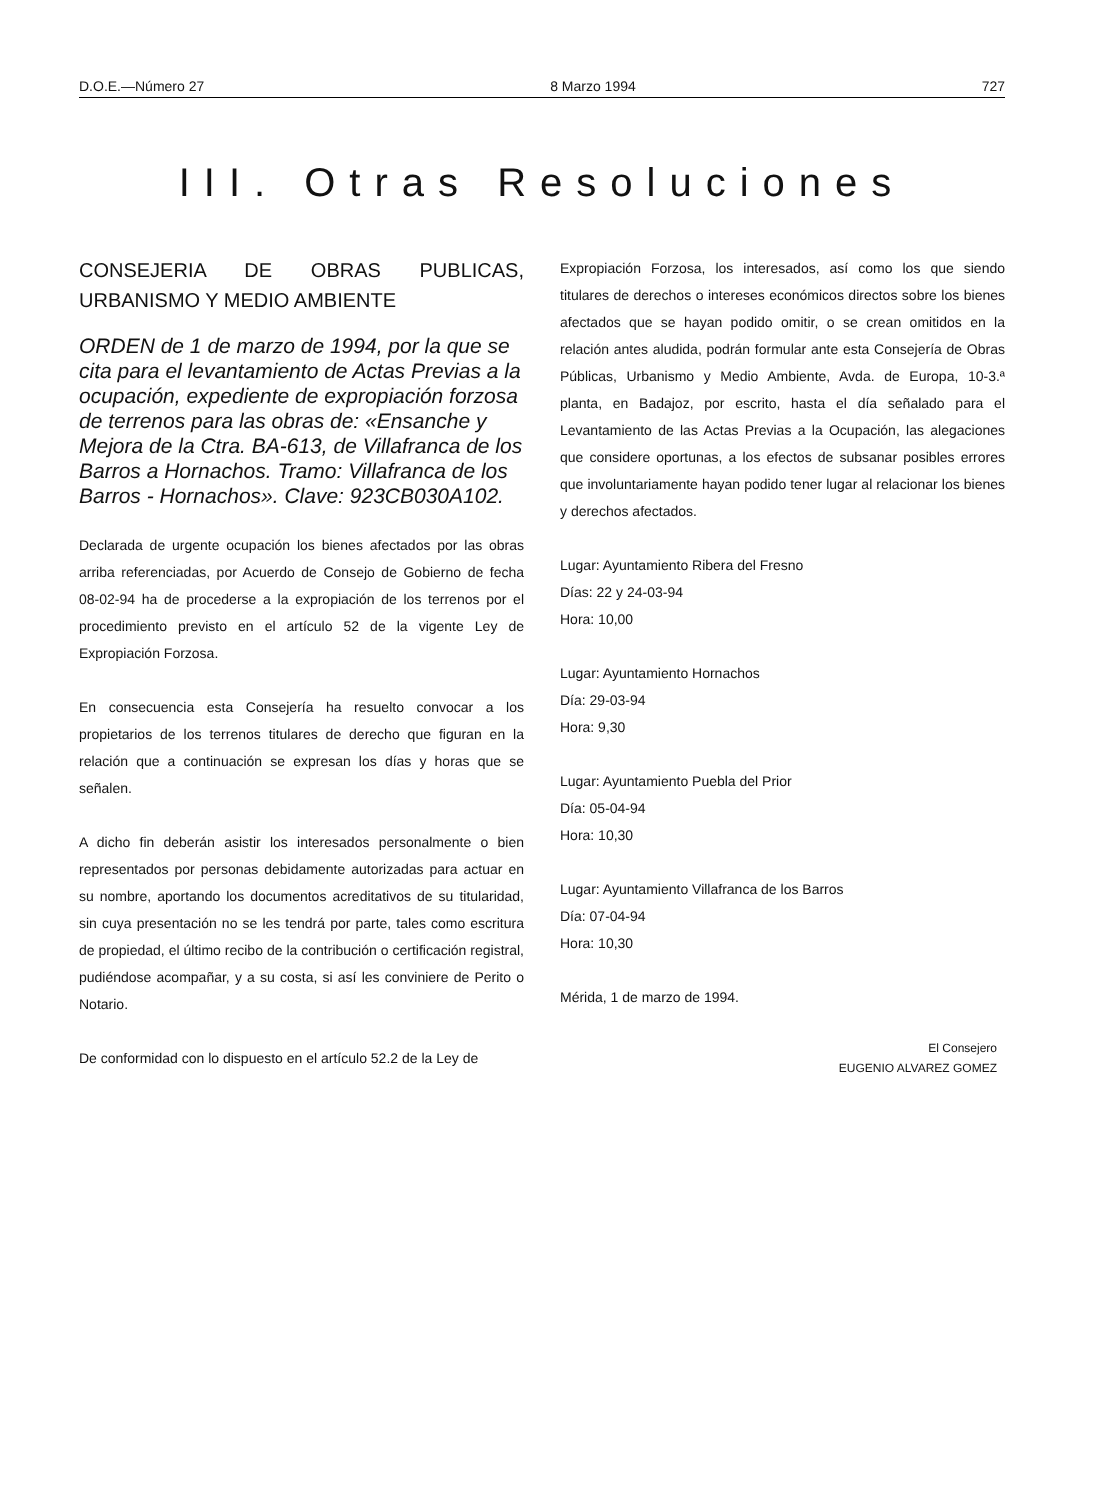D.O.E.—Número 27 8 Marzo 1994 727
III. Otras Resoluciones
CONSEJERIA DE OBRAS PUBLICAS, URBANISMO Y MEDIO AMBIENTE
ORDEN de 1 de marzo de 1994, por la que se cita para el levantamiento de Actas Previas a la ocupación, expediente de expropiación forzosa de terrenos para las obras de: «Ensanche y Mejora de la Ctra. BA-613, de Villafranca de los Barros a Hornachos. Tramo: Villafranca de los Barros - Hornachos». Clave: 923CB030A102.
Declarada de urgente ocupación los bienes afectados por las obras arriba referenciadas, por Acuerdo de Consejo de Gobierno de fecha 08-02-94 ha de procederse a la expropiación de los terrenos por el procedimiento previsto en el artículo 52 de la vigente Ley de Expropiación Forzosa.
En consecuencia esta Consejería ha resuelto convocar a los propietarios de los terrenos titulares de derecho que figuran en la relación que a continuación se expresan los días y horas que se señalen.
A dicho fin deberán asistir los interesados personalmente o bien representados por personas debidamente autorizadas para actuar en su nombre, aportando los documentos acreditativos de su titularidad, sin cuya presentación no se les tendrá por parte, tales como escritura de propiedad, el último recibo de la contribución o certificación registral, pudiéndose acompañar, y a su costa, si así les conviniere de Perito o Notario.
De conformidad con lo dispuesto en el artículo 52.2 de la Ley de
Expropiación Forzosa, los interesados, así como los que siendo titulares de derechos o intereses económicos directos sobre los bienes afectados que se hayan podido omitir, o se crean omitidos en la relación antes aludida, podrán formular ante esta Consejería de Obras Públicas, Urbanismo y Medio Ambiente, Avda. de Europa, 10-3.ª planta, en Badajoz, por escrito, hasta el día señalado para el Levantamiento de las Actas Previas a la Ocupación, las alegaciones que considere oportunas, a los efectos de subsanar posibles errores que involuntariamente hayan podido tener lugar al relacionar los bienes y derechos afectados.
Lugar: Ayuntamiento Ribera del Fresno
Días: 22 y 24-03-94
Hora: 10,00
Lugar: Ayuntamiento Hornachos
Día: 29-03-94
Hora: 9,30
Lugar: Ayuntamiento Puebla del Prior
Día: 05-04-94
Hora: 10,30
Lugar: Ayuntamiento Villafranca de los Barros
Día: 07-04-94
Hora: 10,30
Mérida, 1 de marzo de 1994.
El Consejero
EUGENIO ALVAREZ GOMEZ